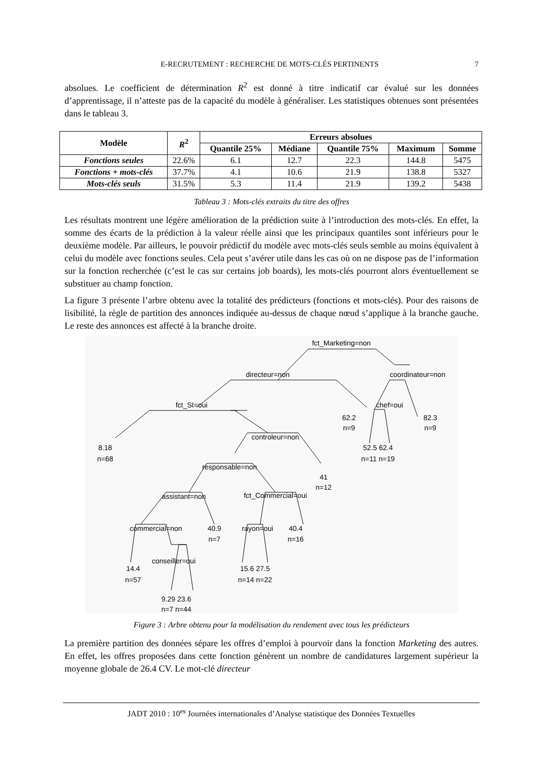E-RECRUTEMENT : RECHERCHE DE MOTS-CLÉS PERTINENTS 7
absolues. Le coefficient de détermination R<sup>2</sup> est donné à titre indicatif car évalué sur les données d’apprentissage, il n’atteste pas de la capacité du modèle à généraliser. Les statistiques obtenues sont présentées dans le tableau 3.
| Modèle | R<sup>2</sup> | Erreurs absolues | | | | |
| --- | --- | --- | --- | --- | --- | --- |
| | | Quantile 25% | Médiane | Quantile 75% | Maximum | Somme |
| Fonctions seules | 22.6% | 6.1 | 12.7 | 22.3 | 144.8 | 5475 |
| Fonctions + mots-clés | 37.7% | 4.1 | 10.6 | 21.9 | 138.8 | 5327 |
| Mots-clés seuls | 31.5% | 5.3 | 11.4 | 21.9 | 139.2 | 5438 |
Tableau 3 : Mots-clés extraits du titre des offres
Les résultats montrent une légère amélioration de la prédiction suite à l’introduction des mots-clés. En effet, la somme des écarts de la prédiction à la valeur réelle ainsi que les principaux quantiles sont inférieurs pour le deuxième modèle. Par ailleurs, le pouvoir prédictif du modèle avec mots-clés seuls semble au moins équivalent à celui du modèle avec fonctions seules. Cela peut s’avérer utile dans les cas où on ne dispose pas de l’information sur la fonction recherchée (c’est le cas sur certains job boards), les mots-clés pourront alors éventuellement se substituer au champ fonction.
La figure 3 présente l’arbre obtenu avec la totalité des prédicteurs (fonctions et mots-clés). Pour des raisons de lisibilité, la règle de partition des annonces indiquée au-dessus de chaque nœud s’applique à la branche gauche. Le reste des annonces est affecté à la branche droite.
fct_Marketing=non
directeur=non
coordinateur=non
fct_SI=oui
62.2
n=9
chef=oui
82.3
n=9
8.18
n=68
controleur=non
52.5 62.4
n=11 n=19
responsable=non
41
n=12
assistant=non
fct_Commercial=oui
commercial=non
40.9
n=7
rayon=oui
40.4
n=16
conseiller=oui
14.4
n=57
15.6 27.5
n=14 n=22
9.29 23.6
n=7 n=44
Figure 3 : Arbre obtenu pour la modélisation du rendement avec tous les prédicteurs
La première partition des données sépare les offres d’emploi à pourvoir dans la fonction Marketing des autres. En effet, les offres proposées dans cette fonction génèrent un nombre de candidatures largement supérieur la moyenne globale de 26.4 CV. Le mot-clé directeur
JADT 2010 : 10<sup>es</sup> Journées internationales d’Analyse statistique des Données Textuelles